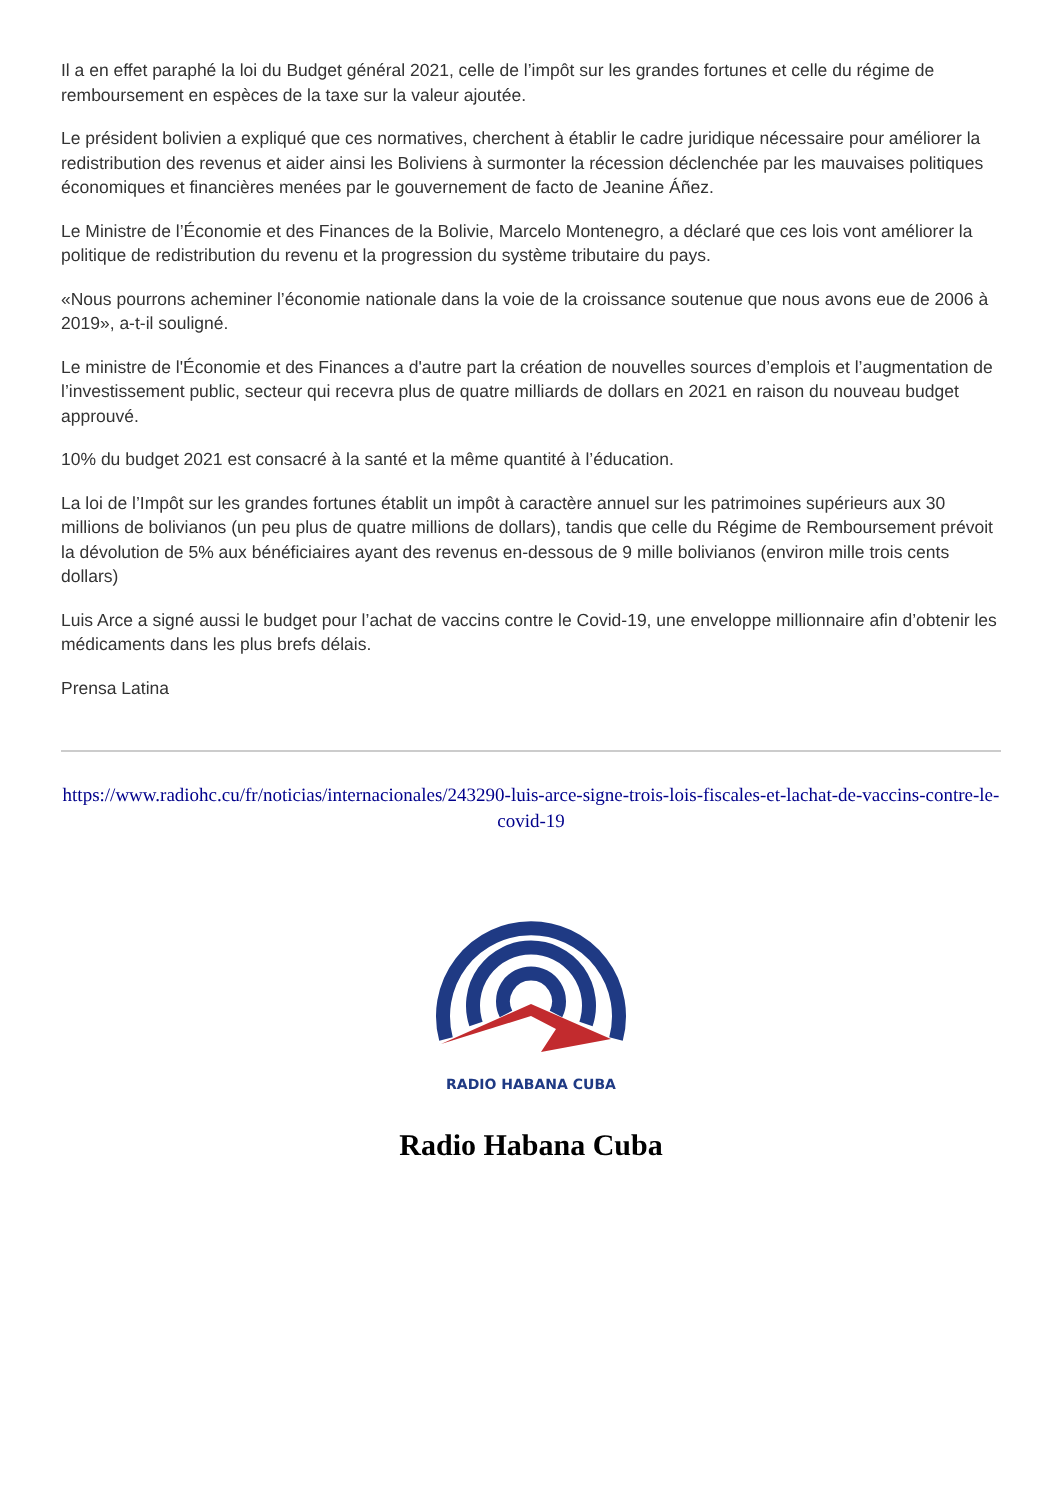Il a en effet paraphé la loi du Budget général 2021, celle de l’impôt sur les grandes fortunes et celle du régime de remboursement en espèces de la taxe sur la valeur ajoutée.
Le président bolivien a expliqué que ces normatives, cherchent à établir le cadre juridique nécessaire pour améliorer la redistribution des revenus et aider ainsi les Boliviens à surmonter la récession déclenchée par les mauvaises politiques économiques et financières menées par le gouvernement de facto de Jeanine Áñez.
Le Ministre de l’Économie et des Finances de la Bolivie, Marcelo Montenegro, a déclaré que ces lois vont améliorer la politique de redistribution du revenu et la progression du système tributaire du pays.
«Nous pourrons acheminer l’économie nationale dans la voie de la croissance soutenue que nous avons eue de 2006 à 2019», a-t-il souligné.
Le ministre de l'Économie et des Finances a d'autre part la création de nouvelles sources d’emplois et l’augmentation de l’investissement public, secteur qui recevra plus de quatre milliards de dollars en 2021 en raison du nouveau budget approuvé.
10% du budget 2021 est consacré à la santé et la même quantité à l’éducation.
La loi de l’Impôt sur les grandes fortunes établit un impôt à caractère annuel sur les patrimoines supérieurs aux 30 millions de bolivianos (un peu plus de quatre millions de dollars), tandis que celle du Régime de Remboursement prévoit la dévolution de 5% aux bénéficiaires ayant des revenus en-dessous de 9 mille bolivianos (environ mille trois cents dollars)
Luis Arce a signé aussi le budget pour l’achat de vaccins contre le Covid-19, une enveloppe millionnaire afin d’obtenir les médicaments dans les plus brefs délais.
Prensa Latina
https://www.radiohc.cu/fr/noticias/internacionales/243290-luis-arce-signe-trois-lois-fiscales-et-lachat-de-vaccins-contre-le-covid-19
RADIO HABANA CUBA
Radio Habana Cuba